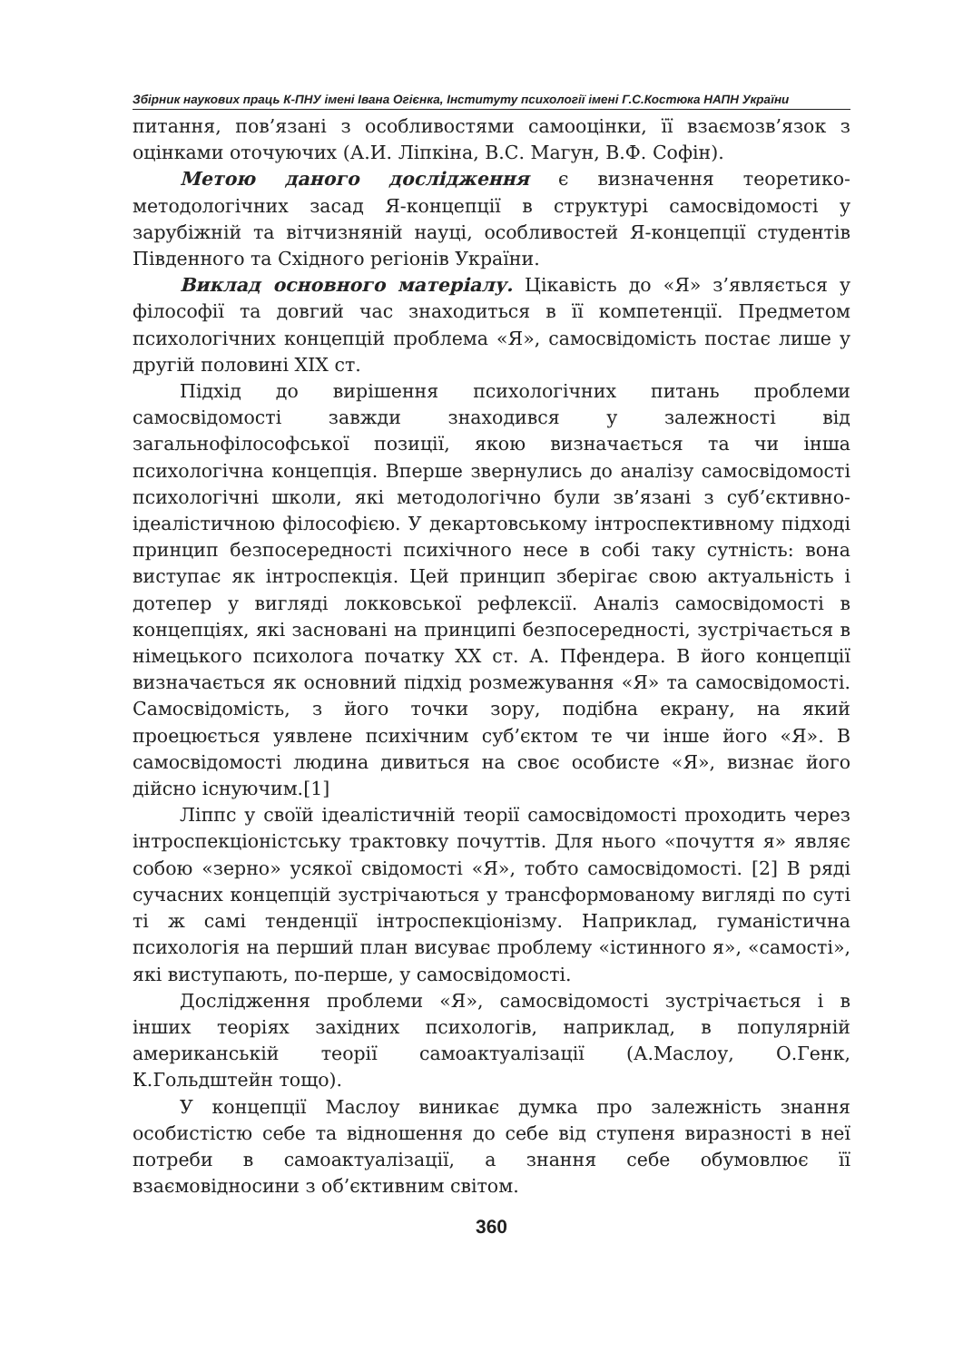Збірник наукових праць К-ПНУ імені Івана Огієнка, Інституту психології імені Г.С.Костюка НАПН України
питання, пов’язані з особливостями самооцінки, її взаємозв’язок з оцінками оточуючих (А.И. Ліпкіна, В.С. Магун, В.Ф. Софін).
Метою даного дослідження є визначення теоретико-методологічних засад Я-концепції в структурі самосвідомості у зарубіжній та вітчизняній науці, особливостей Я-концепції студентів Південного та Східного регіонів України.
Виклад основного матеріалу. Цікавість до «Я» з’являється у філософії та довгий час знаходиться в її компетенції. Предметом психологічних концепцій проблема «Я», самосвідомість постає лише у другій половині XIX ст.
Підхід до вирішення психологічних питань проблеми самосвідомості завжди знаходився у залежності від загальнофілософської позиції, якою визначається та чи інша психологічна концепція. Вперше звернулись до аналізу самосвідомості психологічні школи, які методологічно були зв’язані з суб’єктивно-ідеалістичною філософією. У декартовському інтроспективному підході принцип безпосередності психічного несе в собі таку сутність: вона виступає як інтроспекція. Цей принцип зберігає свою актуальність і дотепер у вигляді локковської рефлексії. Аналіз самосвідомості в концепціях, які засновані на принципі безпосередності, зустрічається в німецького психолога початку XX ст. А. Пфендера. В його концепції визначається як основний підхід розмежування «Я» та самосвідомості. Самосвідомість, з його точки зору, подібна екрану, на який проецюється уявлене психічним суб’єктом те чи інше його «Я». В самосвідомості людина дивиться на своє особисте «Я», визнає його дійсно існуючим.[1]
Ліппс у своїй ідеалістичній теорії самосвідомості проходить через інтроспекціоністську трактовку почуттів. Для нього «почуття я» являє собою «зерно» усякої свідомості «Я», тобто самосвідомості. [2] В ряді сучасних концепцій зустрічаються у трансформованому вигляді по суті ті ж самі тенденції інтроспекціонізму. Наприклад, гуманістична психологія на перший план висуває проблему «істинного я», «самості», які виступають, по-перше, у самосвідомості.
Дослідження проблеми «Я», самосвідомості зустрічається і в інших теоріях західних психологів, наприклад, в популярній американській теорії самоактуалізації (А.Маслоу, О.Генк, К.Гольдштейн тощо).
У концепції Маслоу виникає думка про залежність знання особистістю себе та відношення до себе від ступеня виразності в неї потреби в самоактуалізації, а знання себе обумовлює її взаємовідносини з об’єктивним світом.
360